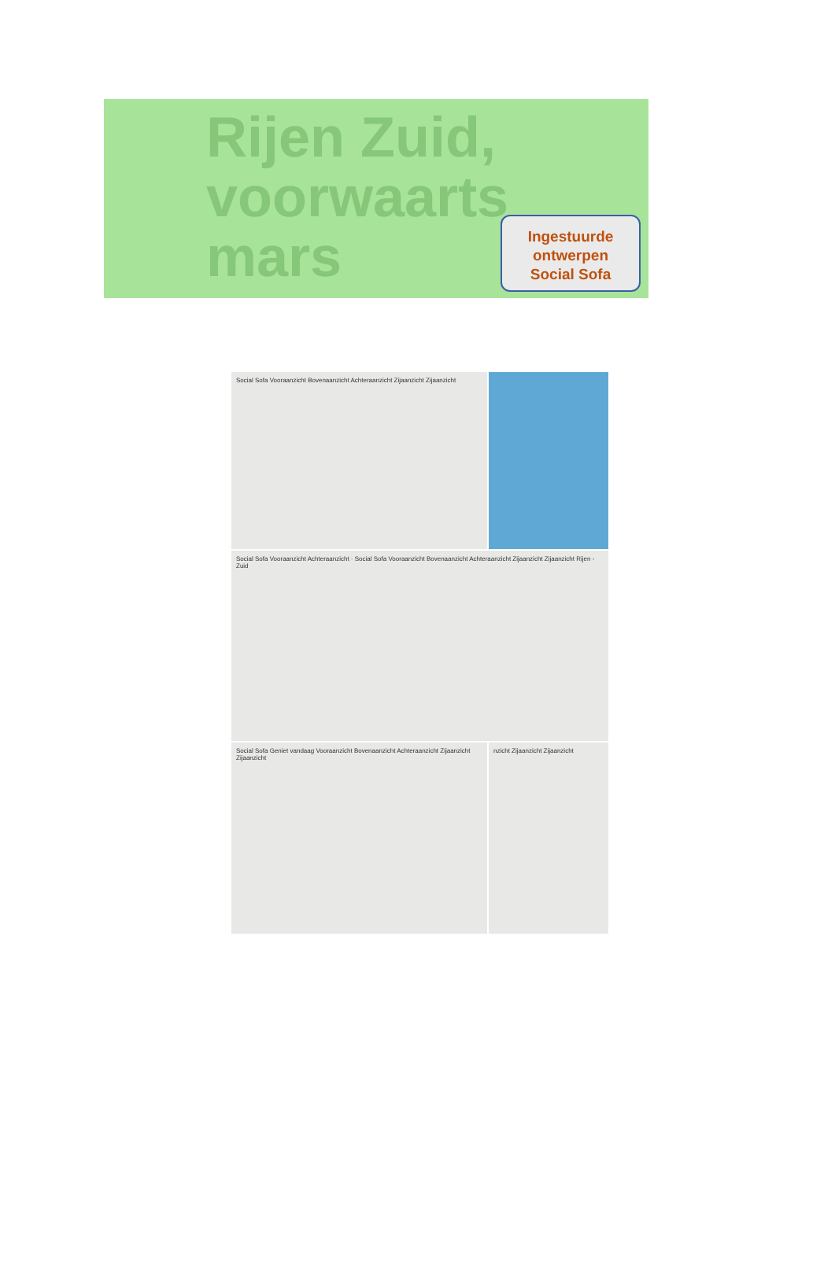Rijen Zuid,
voorwaarts
mars
Ingestuurde
ontwerpen
Social Sofa
Social Sofa Vooraanzicht Bovenaanzicht Achteraanzicht Zijaanzicht Zijaanzicht
Social Sofa Vooraanzicht Achteraanzicht · Social Sofa Vooraanzicht Bovenaanzicht Achteraanzicht Zijaanzicht Zijaanzicht Rijen - Zuid
Social Sofa Geniet vandaag Vooraanzicht Bovenaanzicht Achteraanzicht Zijaanzicht Zijaanzicht
nzicht Zijaanzicht Zijaanzicht